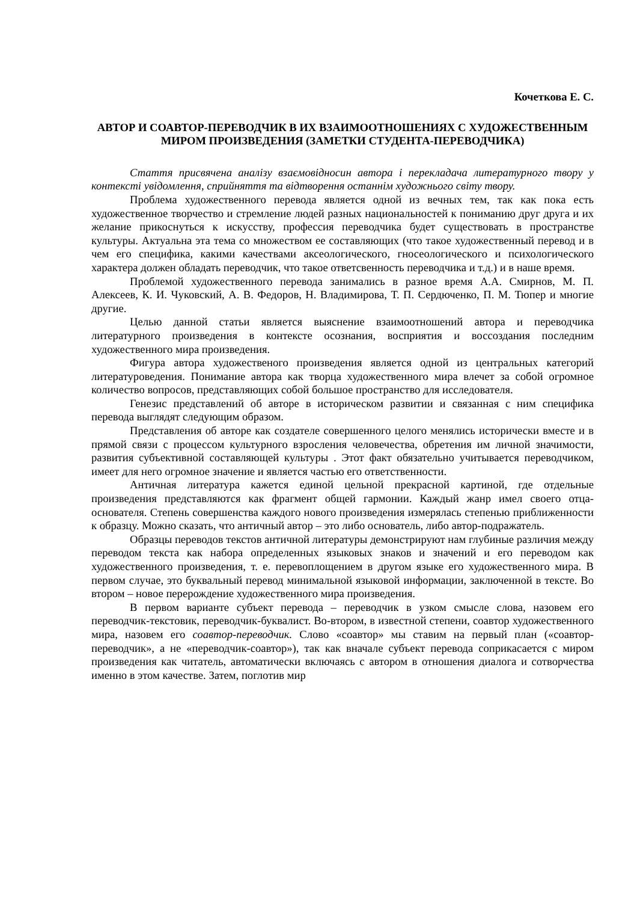Кочеткова Е. С.
АВТОР И СОАВТОР-ПЕРЕВОДЧИК В ИХ ВЗАИМООТНОШЕНИЯХ С ХУДОЖЕСТВЕННЫМ МИРОМ ПРОИЗВЕДЕНИЯ (ЗАМЕТКИ СТУДЕНТА-ПЕРЕВОДЧИКА)
Стаття присвячена аналізу взаємовідносин автора і перекладача литературного твору у контексті увідомлення, сприйняття та відтворення останнім художнього світу твору.
Проблема художественного перевода является одной из вечных тем, так как пока есть художественное творчество и стремление людей разных национальностей к пониманию друг друга и их желание прикоснуться к искусству, профессия переводчика будет существовать в пространстве культуры. Актуальна эта тема со множеством ее составляющих (что такое художественный перевод и в чем его специфика, какими качествами аксеологического, гносеологического и психологического характера должен обладать переводчик, что такое ответсвенность переводчика и т.д.) и в наше время.
Проблемой художественного перевода занимались в разное время А.А. Смирнов, М. П. Алексеев, К. И. Чуковский, А. В. Федоров, Н. Владимирова, Т. П. Сердюченко, П. М. Тюпер и многие другие.
Целью данной статьи является выяснение взаимоотношений автора и переводчика литературного произведения в контексте осознания, восприятия и воссоздания последним художественного мира произведения.
Фигура автора художественого произведения является одной из центральных категорий литературоведения. Понимание автора как творца художественного мира влечет за собой огромное количество вопросов, представляющих собой большое пространство для исследователя.
Генезис представлений об авторе в историческом развитии и связанная с ним специфика перевода выглядят следующим образом.
Представления об авторе как создателе совершенного целого менялись исторически вместе и в прямой связи с процессом культурного взросления человечества, обретения им личной значимости, развития субъективной составляющей культуры . Этот факт обязательно учитывается переводчиком, имеет для него огромное значение и является частью его ответственности.
Античная литература кажется единой цельной прекрасной картиной, где отдельные произведения представляются как фрагмент общей гармонии. Каждый жанр имел своего отца-основателя. Степень совершенства каждого нового произведения измерялась степенью приближенности к образцу. Можно сказать, что античный автор – это либо основатель, либо автор-подражатель.
Образцы переводов текстов античной литературы демонстрируют нам глубиные различия между переводом текста как набора определенных языковых знаков и значений и его переводом как художественного произведения, т. е. перевоплощением в другом языке его художественного мира. В первом случае, это буквальный перевод минимальной языковой информации, заключенной в тексте. Во втором – новое перерождение художественного мира произведения.
В первом варианте субъект перевода – переводчик в узком смысле слова, назовем его переводчик-текстовик, переводчик-буквалист. Во-втором, в известной степени, соавтор художественного мира, назовем его соавтор-переводчик. Слово «соавтор» мы ставим на первый план («соавтор-переводчик», а не «переводчик-соавтор»), так как вначале субъект перевода соприкасается с миром произведения как читатель, автоматически включаясь с автором в отношения диалога и сотворчества именно в этом качестве. Затем, поглотив мир